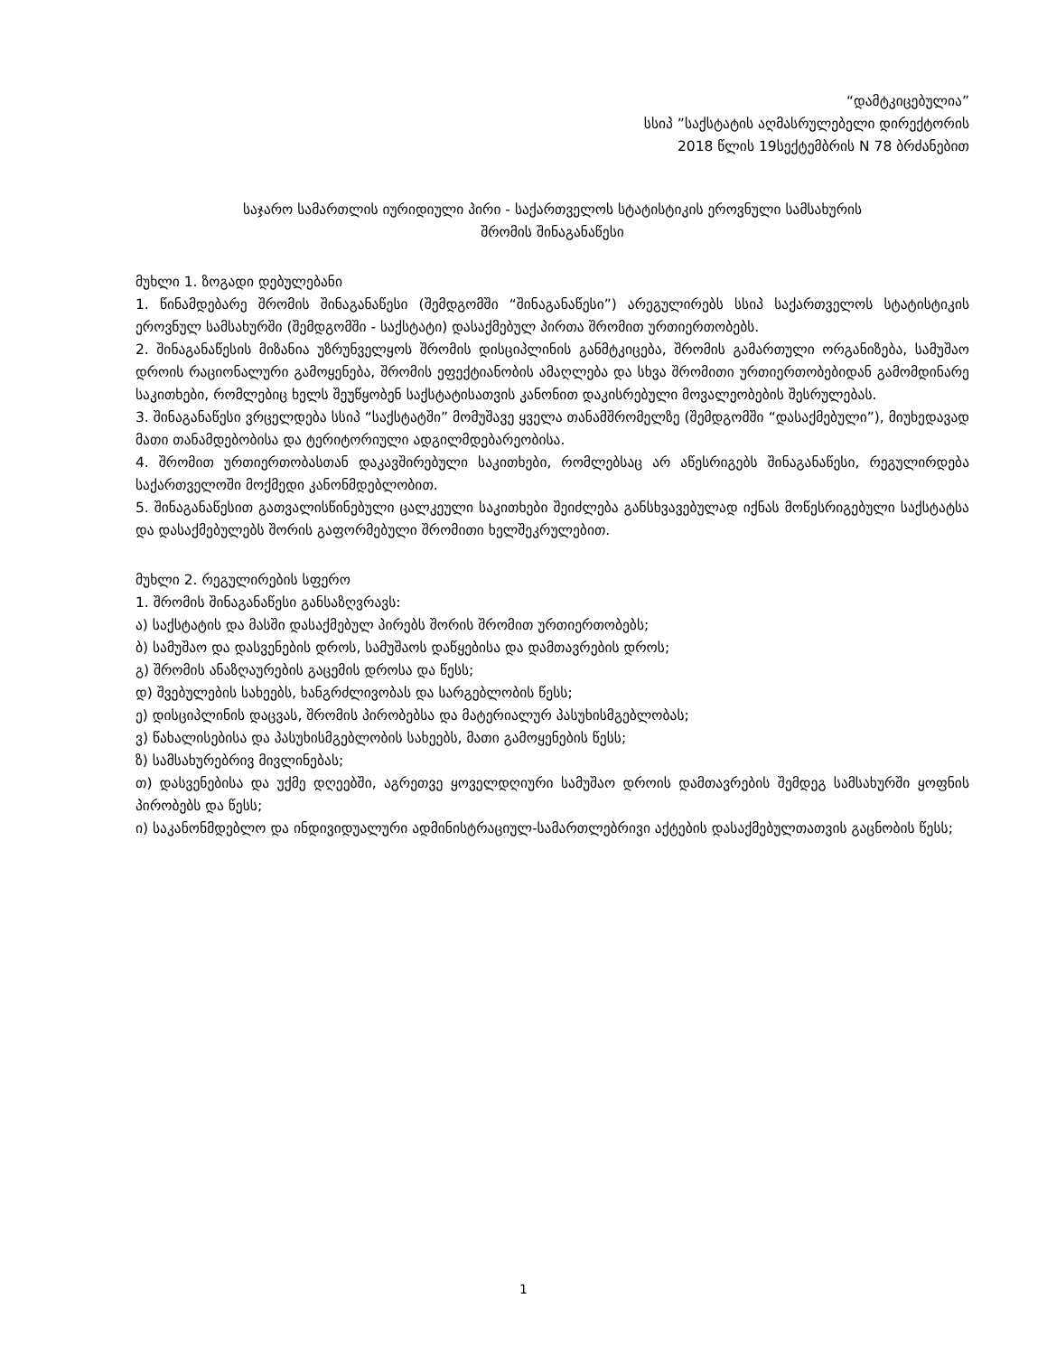“დამტკიცებულია”
სსიპ ”საქსტატის აღმასრულებელი დირექტორის
2018 წლის 19სექტემბრის N 78 ბრძანებით
საჯარო სამართლის იურიდიული პირი - საქართველოს სტატისტიკის ეროვნული სამსახურის
შრომის შინაგანაწესი
მუხლი 1. ზოგადი დებულებანი
1. წინამდებარე შრომის შინაგანაწესი (შემდგომში “შინაგანაწესი”) არეგულირებს სსიპ საქართველოს სტატისტიკის ეროვნულ სამსახურში (შემდგომში - საქსტატი) დასაქმებულ პირთა შრომით ურთიერთობებს.
2. შინაგანაწესის მიზანია უზრუნველყოს შრომის დისციპლინის განმტკიცება, შრომის გამართული ორგანიზება, სამუშაო დროის რაციონალური გამოყენება, შრომის ეფექტიანობის ამაღლება და სხვა შრომითი ურთიერთობებიდან გამომდინარე საკითხები, რომლებიც ხელს შეუწყობენ საქსტატისათვის კანონით დაკისრებული მოვალეობების შესრულებას.
3. შინაგანაწესი ვრცელდება სსიპ “საქსტატში” მომუშავე ყველა თანამშრომელზე (შემდგომში “დასაქმებული”), მიუხედავად მათი თანამდებობისა და ტერიტორიული ადგილმდებარეობისა.
4. შრომით ურთიერთობასთან დაკავშირებული საკითხები, რომლებსაც არ აწესრიგებს შინაგანაწესი, რეგულირდება საქართველოში მოქმედი კანონმდებლობით.
5. შინაგანაწესით გათვალისწინებული ცალკეული საკითხები შეიძლება განსხვავებულად იქნას მოწესრიგებული საქსტატსა და დასაქმებულებს შორის გაფორმებული შრომითი ხელშეკრულებით.
მუხლი 2. რეგულირების სფერო
1. შრომის შინაგანაწესი განსაზღვრავს:
ა) საქსტატის და მასში დასაქმებულ პირებს შორის შრომით ურთიერთობებს;
ბ) სამუშაო და დასვენების დროს, სამუშაოს დაწყებისა და დამთავრების დროს;
გ) შრომის ანაზღაურების გაცემის დროსა და წესს;
დ) შვებულების სახეებს, ხანგრძლივობას და სარგებლობის წესს;
ე) დისციპლინის დაცვას, შრომის პირობებსა და მატერიალურ პასუხისმგებლობას;
ვ) წახალისებისა და პასუხისმგებლობის სახეებს, მათი გამოყენების წესს;
ზ) სამსახურებრივ მივლინებას;
თ) დასვენებისა და უქმე დღეებში, აგრეთვე ყოველდღიური სამუშაო დროის დამთავრების შემდეგ სამსახურში ყოფნის პირობებს და წესს;
ი) საკანონმდებლო და ინდივიდუალური ადმინისტრაციულ-სამართლებრივი აქტების დასაქმებულთათვის გაცნობის წესს;
1